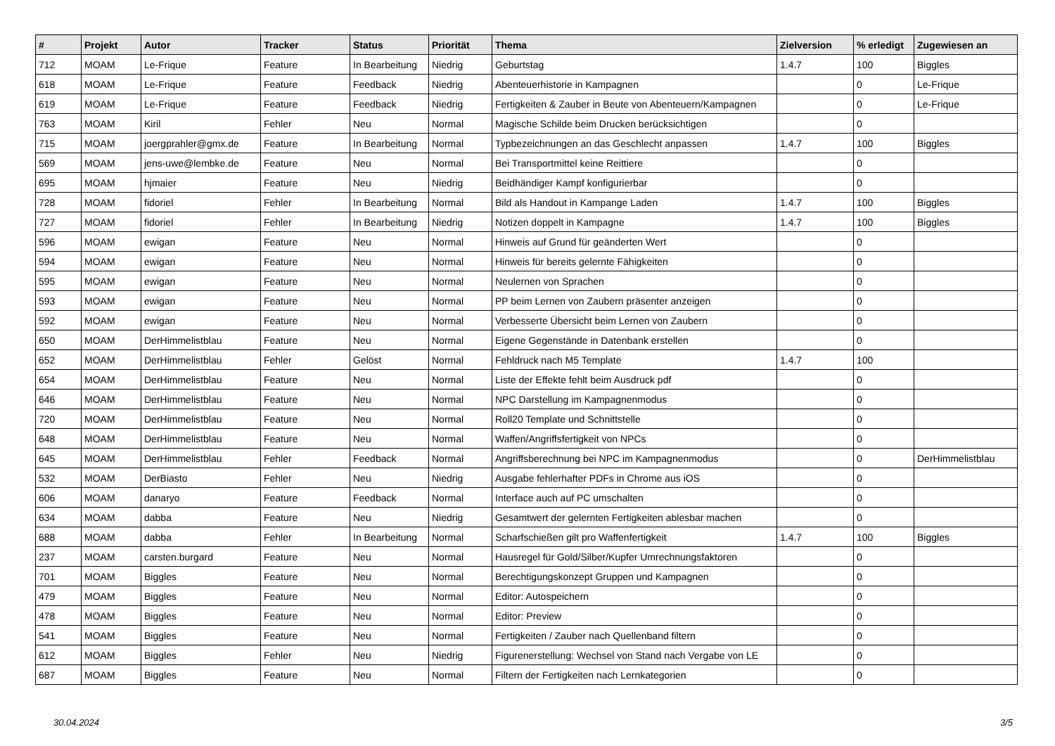| # | Projekt | Autor | Tracker | Status | Priorität | Thema | Zielversion | % erledigt | Zugewiesen an |
| --- | --- | --- | --- | --- | --- | --- | --- | --- | --- |
| 712 | MOAM | Le-Frique | Feature | In Bearbeitung | Niedrig | Geburtstag | 1.4.7 | 100 | Biggles |
| 618 | MOAM | Le-Frique | Feature | Feedback | Niedrig | Abenteuerhistorie in Kampagnen | | 0 | Le-Frique |
| 619 | MOAM | Le-Frique | Feature | Feedback | Niedrig | Fertigkeiten & Zauber in Beute von Abenteuern/Kampagnen | | 0 | Le-Frique |
| 763 | MOAM | Kiril | Fehler | Neu | Normal | Magische Schilde beim Drucken berücksichtigen | | 0 | |
| 715 | MOAM | joergprahler@gmx.de | Feature | In Bearbeitung | Normal | Typbezeichnungen an das Geschlecht anpassen | 1.4.7 | 100 | Biggles |
| 569 | MOAM | jens-uwe@lembke.de | Feature | Neu | Normal | Bei Transportmittel keine Reittiere | | 0 | |
| 695 | MOAM | hjmaier | Feature | Neu | Niedrig | Beidhändiger Kampf konfigurierbar | | 0 | |
| 728 | MOAM | fidoriel | Fehler | In Bearbeitung | Normal | Bild als Handout in Kampange Laden | 1.4.7 | 100 | Biggles |
| 727 | MOAM | fidoriel | Fehler | In Bearbeitung | Niedrig | Notizen doppelt in Kampagne | 1.4.7 | 100 | Biggles |
| 596 | MOAM | ewigan | Feature | Neu | Normal | Hinweis auf Grund für geänderten Wert | | 0 | |
| 594 | MOAM | ewigan | Feature | Neu | Normal | Hinweis für bereits gelernte Fähigkeiten | | 0 | |
| 595 | MOAM | ewigan | Feature | Neu | Normal | Neulernen von Sprachen | | 0 | |
| 593 | MOAM | ewigan | Feature | Neu | Normal | PP beim Lernen von Zaubern präsenter anzeigen | | 0 | |
| 592 | MOAM | ewigan | Feature | Neu | Normal | Verbesserte Übersicht beim Lernen von Zaubern | | 0 | |
| 650 | MOAM | DerHimmelistblau | Feature | Neu | Normal | Eigene Gegenstände in Datenbank erstellen | | 0 | |
| 652 | MOAM | DerHimmelistblau | Fehler | Gelöst | Normal | Fehldruck nach M5 Template | 1.4.7 | 100 | |
| 654 | MOAM | DerHimmelistblau | Feature | Neu | Normal | Liste der Effekte fehlt beim Ausdruck pdf | | 0 | |
| 646 | MOAM | DerHimmelistblau | Feature | Neu | Normal | NPC Darstellung im Kampagnenmodus | | 0 | |
| 720 | MOAM | DerHimmelistblau | Feature | Neu | Normal | Roll20 Template und Schnittstelle | | 0 | |
| 648 | MOAM | DerHimmelistblau | Feature | Neu | Normal | Waffen/Angriffsfertigkeit von NPCs | | 0 | |
| 645 | MOAM | DerHimmelistblau | Fehler | Feedback | Normal | Angriffsberechnung bei NPC im Kampagnenmodus | | 0 | DerHimmelistblau |
| 532 | MOAM | DerBiasto | Fehler | Neu | Niedrig | Ausgabe fehlerhafter PDFs in Chrome aus iOS | | 0 | |
| 606 | MOAM | danaryo | Feature | Feedback | Normal | Interface auch auf PC umschalten | | 0 | |
| 634 | MOAM | dabba | Feature | Neu | Niedrig | Gesamtwert der gelernten Fertigkeiten ablesbar machen | | 0 | |
| 688 | MOAM | dabba | Fehler | In Bearbeitung | Normal | Scharfschießen gilt pro Waffenfertigkeit | 1.4.7 | 100 | Biggles |
| 237 | MOAM | carsten.burgard | Feature | Neu | Normal | Hausregel für Gold/Silber/Kupfer Umrechnungsfaktoren | | 0 | |
| 701 | MOAM | Biggles | Feature | Neu | Normal | Berechtigungskonzept Gruppen und Kampagnen | | 0 | |
| 479 | MOAM | Biggles | Feature | Neu | Normal | Editor: Autospeichern | | 0 | |
| 478 | MOAM | Biggles | Feature | Neu | Normal | Editor: Preview | | 0 | |
| 541 | MOAM | Biggles | Feature | Neu | Normal | Fertigkeiten / Zauber nach Quellenband filtern | | 0 | |
| 612 | MOAM | Biggles | Fehler | Neu | Niedrig | Figurenerstellung: Wechsel von Stand nach Vergabe von LE | | 0 | |
| 687 | MOAM | Biggles | Feature | Neu | Normal | Filtern der Fertigkeiten nach Lernkategorien | | 0 | |
30.04.2024 3/5